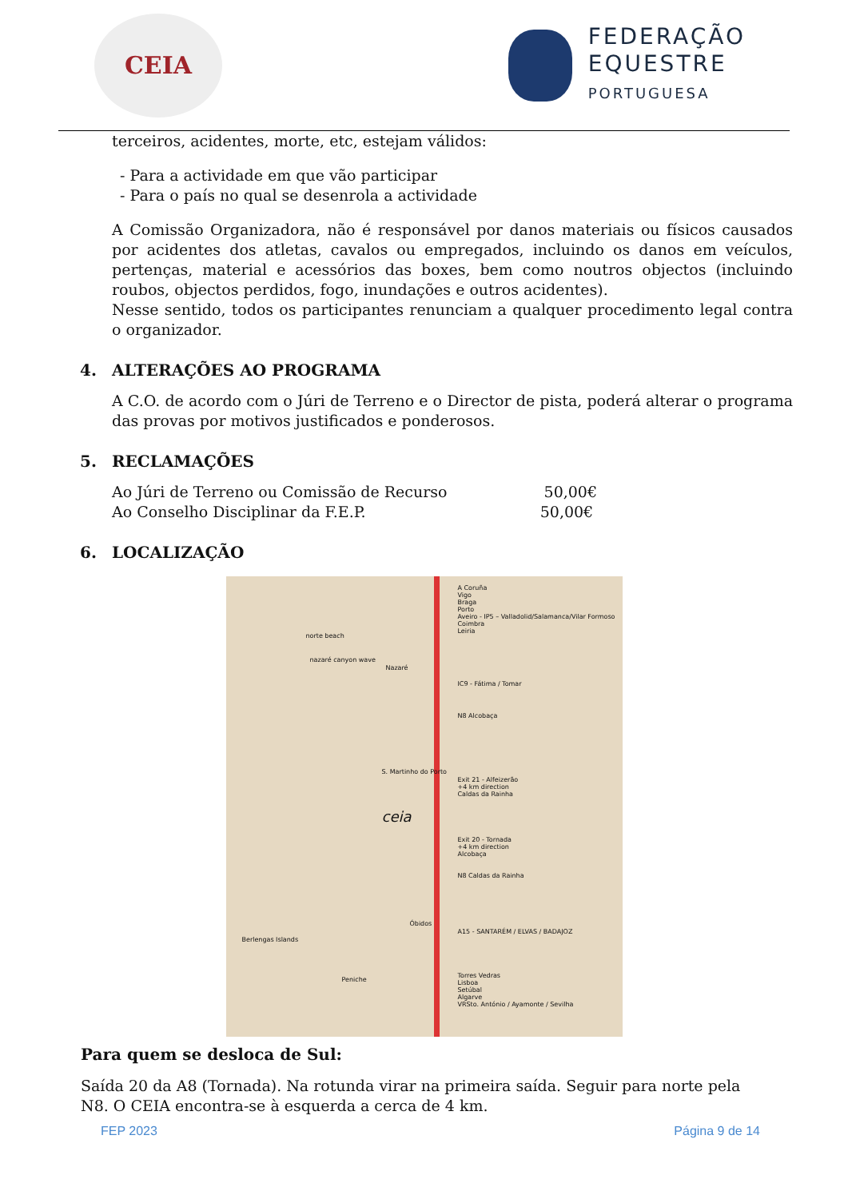CEIA
FEDERAÇÃO
EQUESTRE
PORTUGUESA
terceiros, acidentes, morte, etc, estejam válidos:
- Para a actividade em que vão participar
- Para o país no qual se desenrola a actividade
A Comissão Organizadora, não é responsável por danos materiais ou físicos causados por acidentes dos atletas, cavalos ou empregados, incluindo os danos em veículos, pertenças, material e acessórios das boxes, bem como noutros objectos (incluindo roubos, objectos perdidos, fogo, inundações e outros acidentes).
Nesse sentido, todos os participantes renunciam a qualquer procedimento legal contra o organizador.
4. ALTERAÇÕES AO PROGRAMA
A C.O. de acordo com o Júri de Terreno e o Director de pista, poderá alterar o programa das provas por motivos justificados e ponderosos.
5. RECLAMAÇÕES
Ao Júri de Terreno ou Comissão de Recurso 50,00€
Ao Conselho Disciplinar da F.E.P. 50,00€
6. LOCALIZAÇÃO
A Coruña
Vigo
Braga
Porto
Aveiro - IP5 – Valladolid/Salamanca/Vilar Formoso
Coimbra
Leiria
IC9 - Fátima / Tomar
N8 Alcobaça
Exit 21 - Alfeizerão
+4 km direction
Caldas da Rainha
Exit 20 - Tornada
+4 km direction
Alcobaça
N8 Caldas da Rainha
A15 - SANTARÉM / ELVAS / BADAJOZ
Torres Vedras
Lisboa
Setúbal
Algarve
VRSto. António / Ayamonte / Sevilha
ceia
norte beach
nazaré canyon wave
Nazaré
S. Martinho do Porto
Óbidos
Berlengas Islands
Peniche
Para quem se desloca de Sul:
Saída 20 da A8 (Tornada). Na rotunda virar na primeira saída. Seguir para norte pela N8. O CEIA encontra-se à esquerda a cerca de 4 km.
FEP 2023 Página 9 de 14